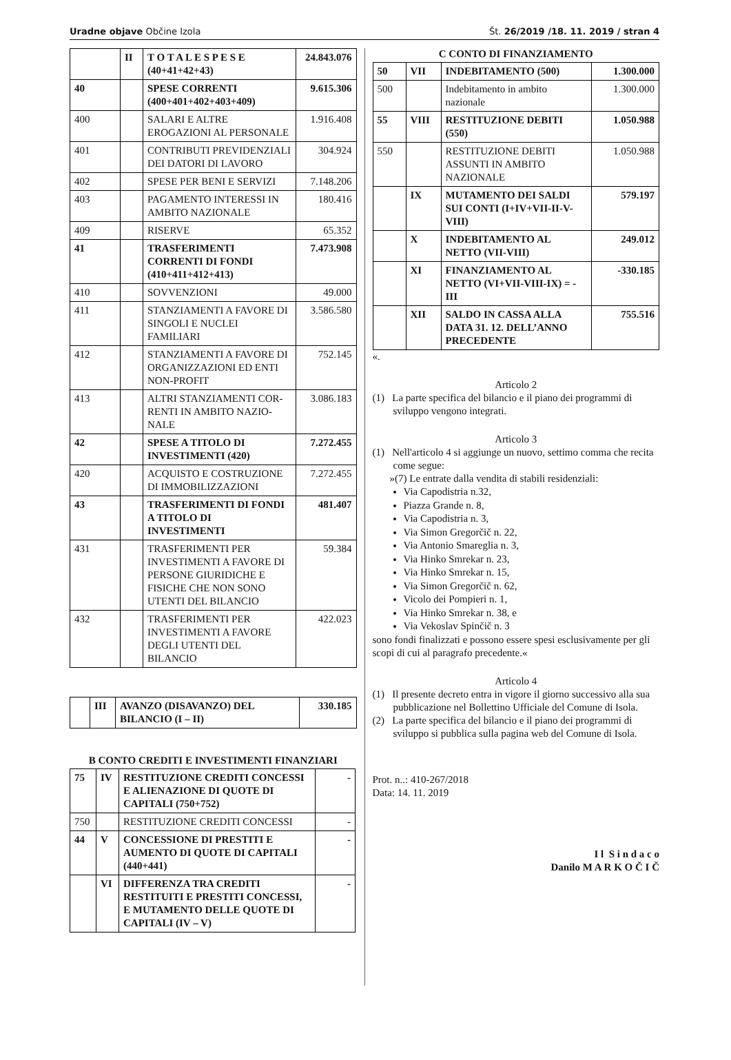Uradne objave Občine Izola Št. 26/2019 /18. 11. 2019 / stran 4
| | II | T O T A L E S P E S E (40+41+42+43) | 24.843.076 |
| 40 | | SPESE CORRENTI (400+401+402+403+409) | 9.615.306 |
| 400 | | SALARI E ALTRE EROGAZIONI AL PERSONALE | 1.916.408 |
| 401 | | CONTRIBUTI PREVIDENZIALI DEI DATORI DI LAVORO | 304.924 |
| 402 | | SPESE PER BENI E SERVIZI | 7.148.206 |
| 403 | | PAGAMENTO INTERESSI IN AMBITO NAZIONALE | 180.416 |
| 409 | | RISERVE | 65.352 |
| 41 | | TRASFERIMENTI CORRENTI DI FONDI (410+411+412+413) | 7.473.908 |
| 410 | | SOVVENZIONI | 49.000 |
| 411 | | STANZIAMENTI A FAVORE DI SINGOLI E NUCLEI FAMILIARI | 3.586.580 |
| 412 | | STANZIAMENTI A FAVORE DI ORGANIZZAZIONI ED ENTI NON-PROFIT | 752.145 |
| 413 | | ALTRI STANZIAMENTI COR-RENTI IN AMBITO NAZIO-NALE | 3.086.183 |
| 42 | | SPESE A TITOLO DI INVESTIMENTI (420) | 7.272.455 |
| 420 | | ACQUISTO E COSTRUZIONE DI IMMOBILIZZAZIONI | 7.272.455 |
| 43 | | TRASFERIMENTI DI FONDI A TITOLO DI INVESTIMENTI | 481.407 |
| 431 | | TRASFERIMENTI PER INVESTIMENTI A FAVORE DI PERSONE GIURIDICHE E FISICHE CHE NON SONO UTENTI DEL BILANCIO | 59.384 |
| 432 | | TRASFERIMENTI PER INVESTIMENTI A FAVORE DEGLI UTENTI DEL BILANCIO | 422.023 |
| | III | AVANZO (DISAVANZO) DEL BILANCIO (I – II) | 330.185 |
B CONTO CREDITI E INVESTIMENTI FINANZIARI
| 75 | IV | RESTITUZIONE CREDITI CONCESSI E ALIENAZIONE DI QUOTE DI CAPITALI (750+752) | - |
| 750 | | RESTITUZIONE CREDITI CONCESSI | - |
| 44 | V | CONCESSIONE DI PRESTITI E AUMENTO DI QUOTE DI CAPITALI (440+441) | - |
| | VI | DIFFERENZA TRA CREDITI RESTITUITI E PRESTITI CONCESSI, E MUTAMENTO DELLE QUOTE DI CAPITALI (IV – V) | - |
C CONTO DI FINANZIAMENTO
| 50 | VII | INDEBITAMENTO (500) | 1.300.000 |
| 500 | | Indebitamento in ambito nazionale | 1.300.000 |
| 55 | VIII | RESTITUZIONE DEBITI (550) | 1.050.988 |
| 550 | | RESTITUZIONE DEBITI ASSUNTI IN AMBITO NAZIONALE | 1.050.988 |
| | IX | MUTAMENTO DEI SALDI SUI CONTI (I+IV+VII-II-V-VIII) | 579.197 |
| | X | INDEBITAMENTO AL NETTO (VII-VIII) | 249.012 |
| | XI | FINANZIAMENTO AL NETTO (VI+VII-VIII-IX) = - III | -330.185 |
| | XII | SALDO IN CASSA ALLA DATA 31. 12. DELL’ANNO PRECEDENTE | 755.516 |
«.
Articolo 2
(1) La parte specifica del bilancio e il piano dei programmi di sviluppo vengono integrati.
Articolo 3
(1) Nell'articolo 4 si aggiunge un nuovo, settimo comma che recita come segue:
»(7) Le entrate dalla vendita di stabili residenziali:
Via Capodistria n.32,
Piazza Grande n. 8,
Via Capodistria n. 3,
Via Simon Gregorčič n. 22,
Via Antonio Smareglia n. 3,
Via Hinko Smrekar n. 23,
Via Hinko Smrekar n. 15,
Via Simon Gregorčič n. 62,
Vicolo dei Pompieri n. 1,
Via Hinko Smrekar n. 38, e
Via Vekoslav Spinčič n. 3
sono fondi finalizzati e possono essere spesi esclusivamente per gli scopi di cui al paragrafo precedente.«
Articolo 4
(1) Il presente decreto entra in vigore il giorno successivo alla sua pubblicazione nel Bollettino Ufficiale del Comune di Isola.
(2) La parte specifica del bilancio e il piano dei programmi di sviluppo si pubblica sulla pagina web del Comune di Isola.
Prot. n..: 410-267/2018
Data: 14. 11. 2019
I l S i n d a c o
Danilo M A R K O Č I Č